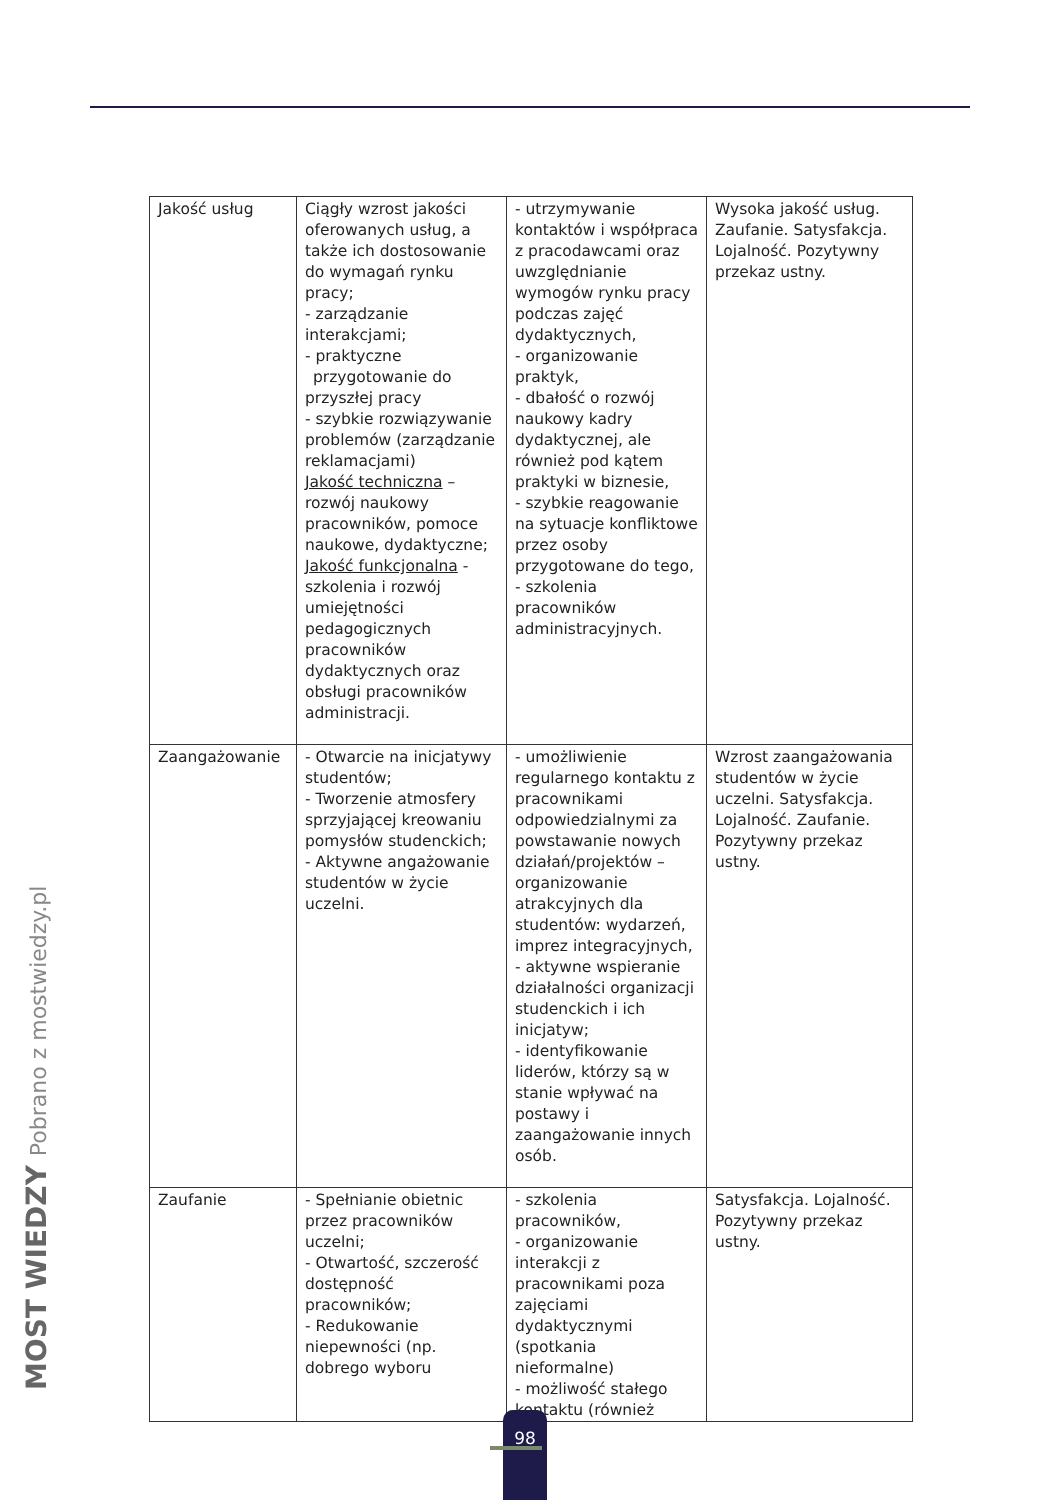| Jakość usług | Ciągły wzrost jakości oferowanych usług, a także ich dostosowanie do wymagań rynku pracy; - zarządzanie interakcjami; - praktyczne przygotowanie do przyszłej pracy - szybkie rozwiązywanie problemów (zarządzanie reklamacjami) Jakość techniczna – rozwój naukowy pracowników, pomoce naukowe, dydaktyczne; Jakość funkcjonalna - szkolenia i rozwój umiejętności pedagogicznych pracowników dydaktycznych oraz obsługi pracowników administracji. | - utrzymywanie kontaktów i współpraca z pracodawcami oraz uwzględnianie wymogów rynku pracy podczas zajęć dydaktycznych, - organizowanie praktyk, - dbałość o rozwój naukowy kadry dydaktycznej, ale również pod kątem praktyki w biznesie, - szybkie reagowanie na sytuacje konfliktowe przez osoby przygotowane do tego, - szkolenia pracowników administracyjnych. | Wysoka jakość usług. Zaufanie. Satysfakcja. Lojalność. Pozytywny przekaz ustny. |
| Zaangażowanie | - Otwarcie na inicjatywy studentów; - Tworzenie atmosfery sprzyjającej kreowaniu pomysłów studenckich; - Aktywne angażowanie studentów w życie uczelni. | - umożliwienie regularnego kontaktu z pracownikami odpowiedzialnymi za powstawanie nowych działań/projektów – organizowanie atrakcyjnych dla studentów: wydarzeń, imprez integracyjnych, - aktywne wspieranie działalności organizacji studenckich i ich inicjatyw; - identyfikowanie liderów, którzy są w stanie wpływać na postawy i zaangażowanie innych osób. | Wzrost zaangażowania studentów w życie uczelni. Satysfakcja. Lojalność. Zaufanie. Pozytywny przekaz ustny. |
| Zaufanie | - Spełnianie obietnic przez pracowników uczelni; - Otwartość, szczerość dostępność pracowników; - Redukowanie niepewności (np. dobrego wyboru | - szkolenia pracowników, - organizowanie interakcji z pracownikami poza zajęciami dydaktycznymi (spotkania nieformalne) - możliwość stałego kontaktu (również | Satysfakcja. Lojalność. Pozytywny przekaz ustny. |
MOST WIEDZY Pobrano z mostwiedzy.pl 98